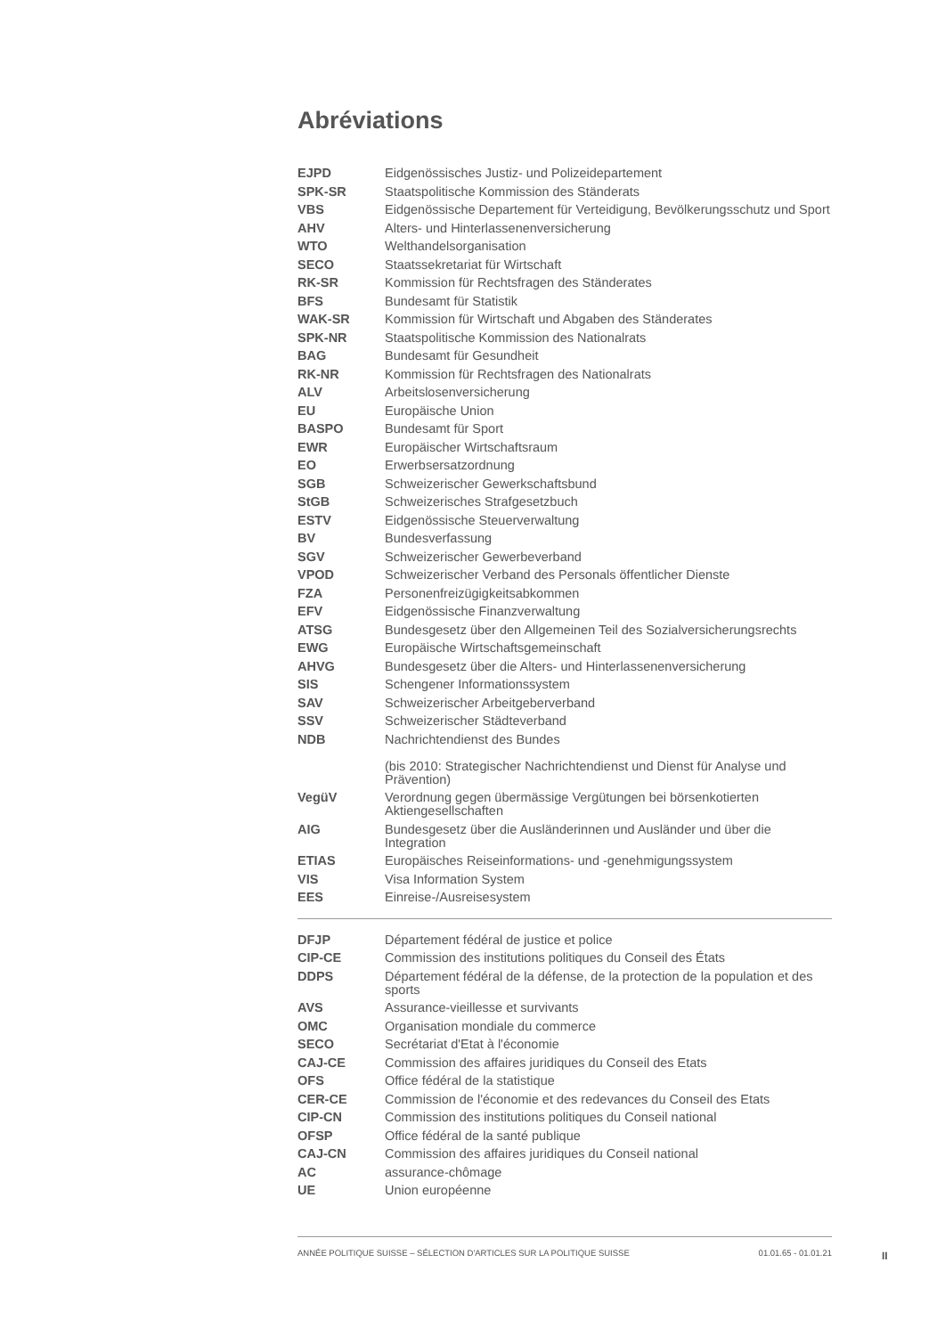Abréviations
| EJPD | Eidgenössisches Justiz- und Polizeidepartement |
| SPK-SR | Staatspolitische Kommission des Ständerats |
| VBS | Eidgenössische Departement für Verteidigung, Bevölkerungsschutz und Sport |
| AHV | Alters- und Hinterlassenenversicherung |
| WTO | Welthandelsorganisation |
| SECO | Staatssekretariat für Wirtschaft |
| RK-SR | Kommission für Rechtsfragen des Ständerates |
| BFS | Bundesamt für Statistik |
| WAK-SR | Kommission für Wirtschaft und Abgaben des Ständerates |
| SPK-NR | Staatspolitische Kommission des Nationalrats |
| BAG | Bundesamt für Gesundheit |
| RK-NR | Kommission für Rechtsfragen des Nationalrats |
| ALV | Arbeitslosenversicherung |
| EU | Europäische Union |
| BASPO | Bundesamt für Sport |
| EWR | Europäischer Wirtschaftsraum |
| EO | Erwerbsersatzordnung |
| SGB | Schweizerischer Gewerkschaftsbund |
| StGB | Schweizerisches Strafgesetzbuch |
| ESTV | Eidgenössische Steuerverwaltung |
| BV | Bundesverfassung |
| SGV | Schweizerischer Gewerbeverband |
| VPOD | Schweizerischer Verband des Personals öffentlicher Dienste |
| FZA | Personenfreizügigkeitsabkommen |
| EFV | Eidgenössische Finanzverwaltung |
| ATSG | Bundesgesetz über den Allgemeinen Teil des Sozialversicherungsrechts |
| EWG | Europäische Wirtschaftsgemeinschaft |
| AHVG | Bundesgesetz über die Alters- und Hinterlassenenversicherung |
| SIS | Schengener Informationssystem |
| SAV | Schweizerischer Arbeitgeberverband |
| SSV | Schweizerischer Städteverband |
| NDB | Nachrichtendienst des Bundes (bis 2010: Strategischer Nachrichtendienst und Dienst für Analyse und Prävention) |
| VegüV | Verordnung gegen übermässige Vergütungen bei börsenkotierten Aktiengesellschaften |
| AIG | Bundesgesetz über die Ausländerinnen und Ausländer und über die Integration |
| ETIAS | Europäisches Reiseinformations- und -genehmigungssystem |
| VIS | Visa Information System |
| EES | Einreise-/Ausreisesystem |
| DFJP | Département fédéral de justice et police |
| CIP-CE | Commission des institutions politiques du Conseil des États |
| DDPS | Département fédéral de la défense, de la protection de la population et des sports |
| AVS | Assurance-vieillesse et survivants |
| OMC | Organisation mondiale du commerce |
| SECO | Secrétariat d'Etat à l'économie |
| CAJ-CE | Commission des affaires juridiques du Conseil des Etats |
| OFS | Office fédéral de la statistique |
| CER-CE | Commission de l'économie et des redevances du Conseil des Etats |
| CIP-CN | Commission des institutions politiques du Conseil national |
| OFSP | Office fédéral de la santé publique |
| CAJ-CN | Commission des affaires juridiques du Conseil national |
| AC | assurance-chômage |
| UE | Union européenne |
ANNÉE POLITIQUE SUISSE – SÉLECTION D'ARTICLES SUR LA POLITIQUE SUISSE 01.01.65 - 01.01.21
II